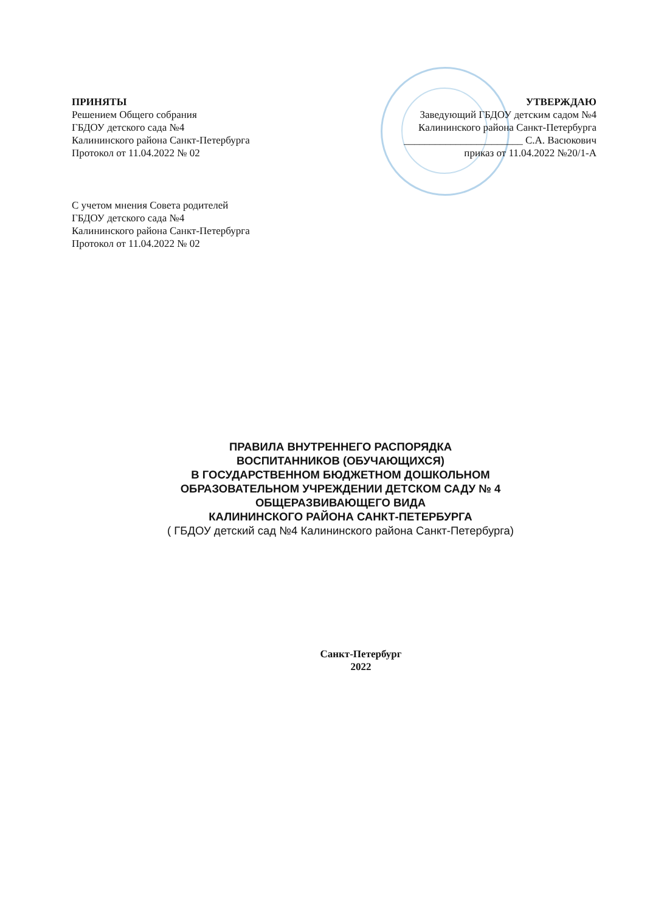ПРИНЯТЫ
Решением Общего собрания
ГБДОУ детского сада №4
Калининского района Санкт-Петербурга
Протокол от 11.04.2022 № 02
УТВЕРЖДАЮ
Заведующий ГБДОУ детским садом №4
Калининского района Санкт-Петербурга
_______________________ С.А. Васюкович
приказ от 11.04.2022 №20/1-А
С учетом мнения Совета родителей
ГБДОУ детского сада №4
Калининского района Санкт-Петербурга
Протокол от 11.04.2022 № 02
ПРАВИЛА ВНУТРЕННЕГО РАСПОРЯДКА
ВОСПИТАННИКОВ (ОБУЧАЮЩИХСЯ)
В ГОСУДАРСТВЕННОМ БЮДЖЕТНОМ ДОШКОЛЬНОМ
ОБРАЗОВАТЕЛЬНОМ УЧРЕЖДЕНИИ ДЕТСКОМ САДУ № 4
ОБЩЕРАЗВИВАЮЩЕГО ВИДА
КАЛИНИНСКОГО РАЙОНА САНКТ-ПЕТЕРБУРГА
( ГБДОУ детский сад №4 Калининского района Санкт-Петербурга)
Санкт-Петербург
2022